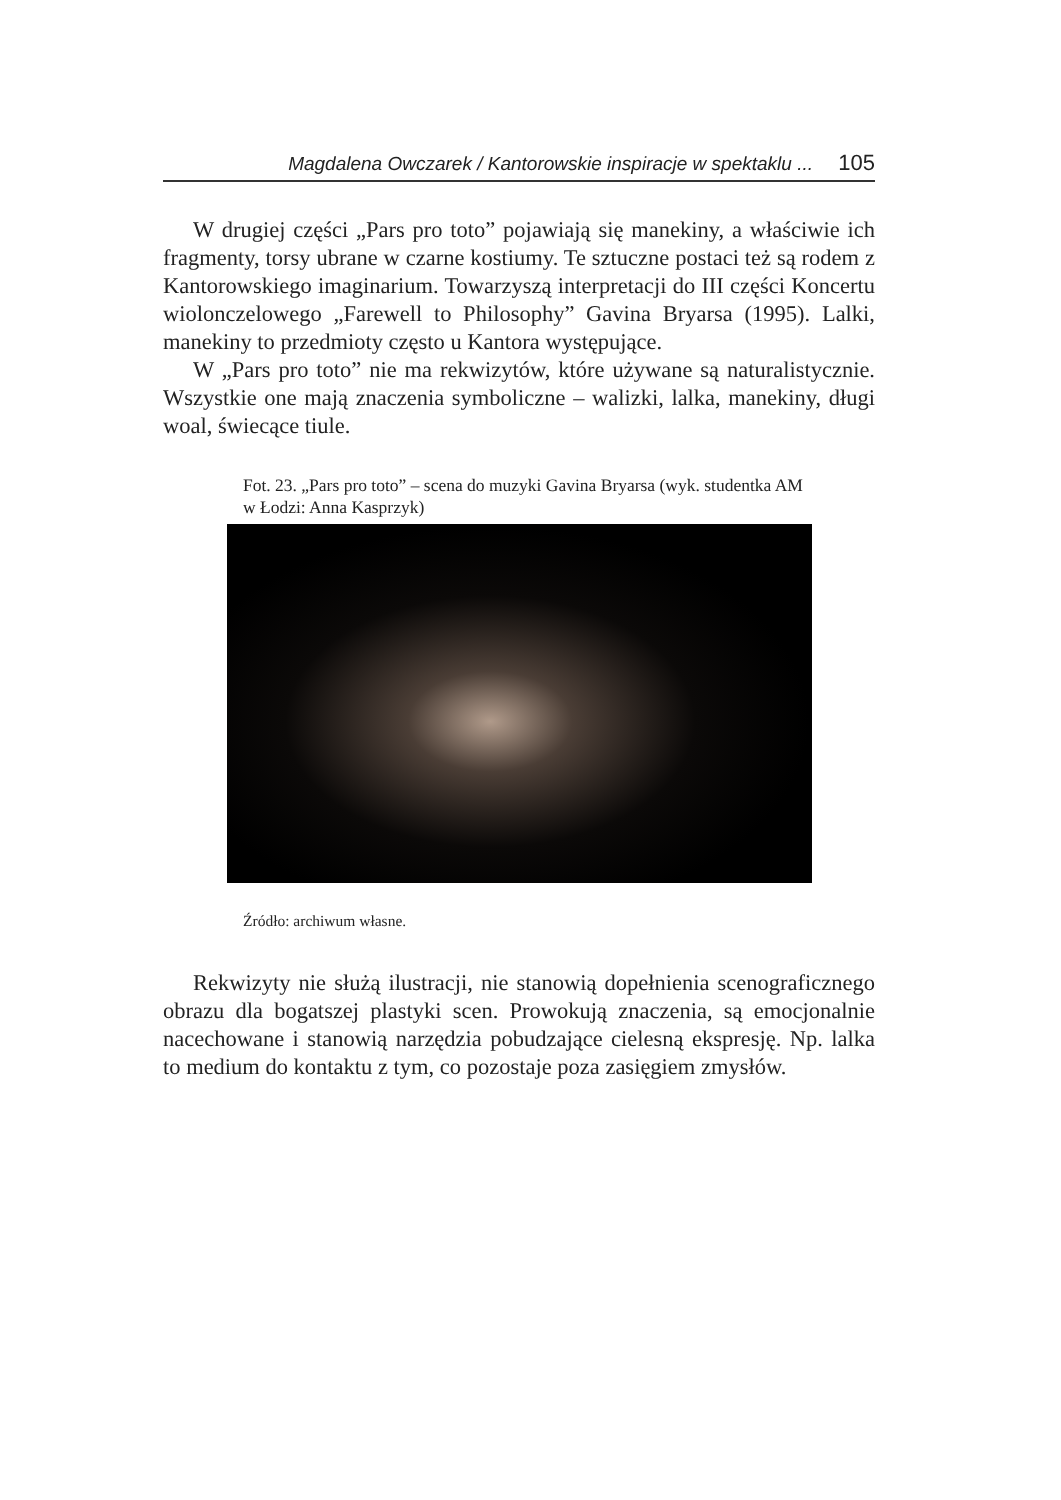Magdalena Owczarek / Kantorowskie inspiracje w spektaklu ... 105
W drugiej części „Pars pro toto” pojawiają się manekiny, a właściwie ich fragmenty, torsy ubrane w czarne kostiumy. Te sztuczne postaci też są rodem z Kantorowskiego imaginarium. Towarzyszą interpretacji do III części Koncertu wiolonczelowego „Farewell to Philosophy” Gavina Bryarsa (1995). Lalki, manekiny to przedmioty często u Kantora występujące.
W „Pars pro toto” nie ma rekwizytów, które używane są naturalistycznie. Wszystkie one mają znaczenia symboliczne – walizki, lalka, manekiny, długi woal, świecące tiule.
Fot. 23. „Pars pro toto” – scena do muzyki Gavina Bryarsa (wyk. studentka AM w Łodzi: Anna Kasprzyk)
Źródło: archiwum własne.
Rekwizyty nie służą ilustracji, nie stanowią dopełnienia scenograficznego obrazu dla bogatszej plastyki scen. Prowokują znaczenia, są emocjonalnie nacechowane i stanowią narzędzia pobudzające cielesną ekspresję. Np. lalka to medium do kontaktu z tym, co pozostaje poza zasięgiem zmysłów.